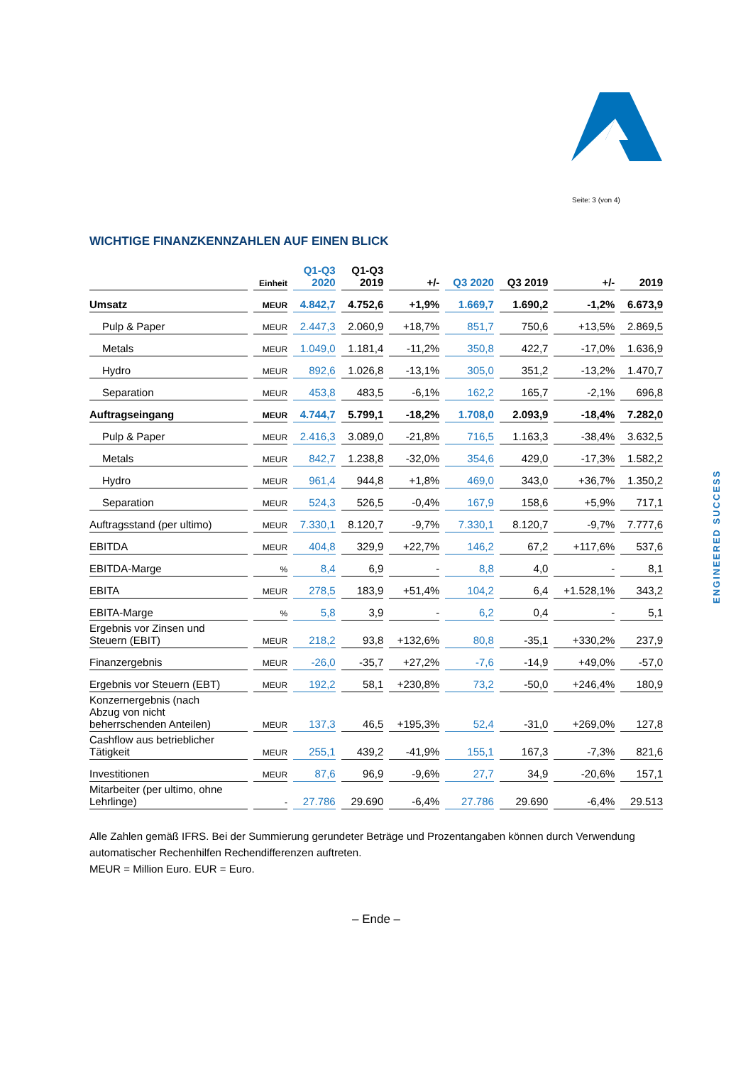Seite: 3 (von 4)
ENGINEERED SUCCESS
WICHTIGE FINANZKENNZAHLEN AUF EINEN BLICK
| | Einheit | Q1-Q3 2020 | Q1-Q3 2019 | +/- | Q3 2020 | Q3 2019 | +/- | 2019 |
| --- | --- | --- | --- | --- | --- | --- | --- | --- |
| Umsatz | MEUR | 4.842,7 | 4.752,6 | +1,9% | 1.669,7 | 1.690,2 | -1,2% | 6.673,9 |
| Pulp & Paper | MEUR | 2.447,3 | 2.060,9 | +18,7% | 851,7 | 750,6 | +13,5% | 2.869,5 |
| Metals | MEUR | 1.049,0 | 1.181,4 | -11,2% | 350,8 | 422,7 | -17,0% | 1.636,9 |
| Hydro | MEUR | 892,6 | 1.026,8 | -13,1% | 305,0 | 351,2 | -13,2% | 1.470,7 |
| Separation | MEUR | 453,8 | 483,5 | -6,1% | 162,2 | 165,7 | -2,1% | 696,8 |
| Auftragseingang | MEUR | 4.744,7 | 5.799,1 | -18,2% | 1.708,0 | 2.093,9 | -18,4% | 7.282,0 |
| Pulp & Paper | MEUR | 2.416,3 | 3.089,0 | -21,8% | 716,5 | 1.163,3 | -38,4% | 3.632,5 |
| Metals | MEUR | 842,7 | 1.238,8 | -32,0% | 354,6 | 429,0 | -17,3% | 1.582,2 |
| Hydro | MEUR | 961,4 | 944,8 | +1,8% | 469,0 | 343,0 | +36,7% | 1.350,2 |
| Separation | MEUR | 524,3 | 526,5 | -0,4% | 167,9 | 158,6 | +5,9% | 717,1 |
| Auftragsstand (per ultimo) | MEUR | 7.330,1 | 8.120,7 | -9,7% | 7.330,1 | 8.120,7 | -9,7% | 7.777,6 |
| EBITDA | MEUR | 404,8 | 329,9 | +22,7% | 146,2 | 67,2 | +117,6% | 537,6 |
| EBITDA-Marge | % | 8,4 | 6,9 | - | 8,8 | 4,0 | - | 8,1 |
| EBITA | MEUR | 278,5 | 183,9 | +51,4% | 104,2 | 6,4 | +1.528,1% | 343,2 |
| EBITA-Marge | % | 5,8 | 3,9 | - | 6,2 | 0,4 | - | 5,1 |
| Ergebnis vor Zinsen und Steuern (EBIT) | MEUR | 218,2 | 93,8 | +132,6% | 80,8 | -35,1 | +330,2% | 237,9 |
| Finanzergebnis | MEUR | -26,0 | -35,7 | +27,2% | -7,6 | -14,9 | +49,0% | -57,0 |
| Ergebnis vor Steuern (EBT) | MEUR | 192,2 | 58,1 | +230,8% | 73,2 | -50,0 | +246,4% | 180,9 |
| Konzernergebnis (nach Abzug von nicht beherrschenden Anteilen) | MEUR | 137,3 | 46,5 | +195,3% | 52,4 | -31,0 | +269,0% | 127,8 |
| Cashflow aus betrieblicher Tätigkeit | MEUR | 255,1 | 439,2 | -41,9% | 155,1 | 167,3 | -7,3% | 821,6 |
| Investitionen | MEUR | 87,6 | 96,9 | -9,6% | 27,7 | 34,9 | -20,6% | 157,1 |
| Mitarbeiter (per ultimo, ohne Lehrlinge) | - | 27.786 | 29.690 | -6,4% | 27.786 | 29.690 | -6,4% | 29.513 |
Alle Zahlen gemäß IFRS. Bei der Summierung gerundeter Beträge und Prozentangaben können durch Verwendung automatischer Rechenhilfen Rechendifferenzen auftreten.
MEUR = Million Euro. EUR = Euro.
– Ende –